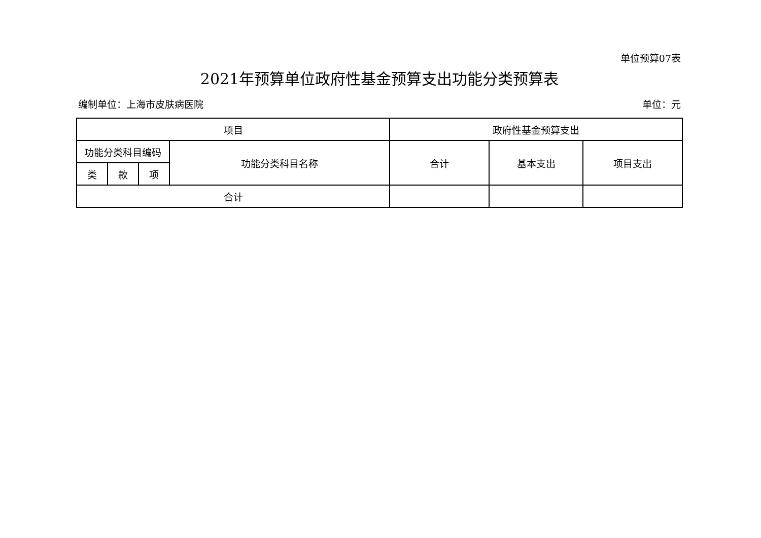单位预算07表
2021年预算单位政府性基金预算支出功能分类预算表
编制单位：上海市皮肤病医院 单位：元
| 项目 | | | | 政府性基金预算支出 | | |
| 功能分类科目编码 | | | 功能分类科目名称 | 合计 | 基本支出 | 项目支出 |
| 类 | 款 | 项 | | | | |
| 合计 | | | | | | |